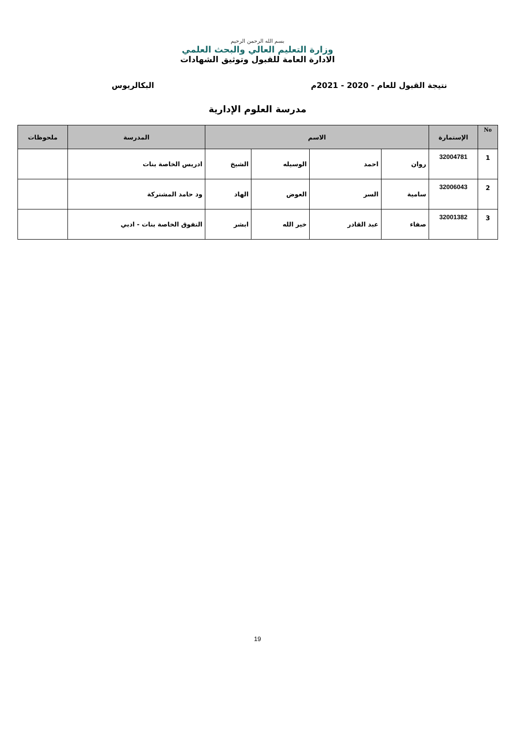بسم الله الرحمن الرحيم
وزارة التعليم العالي والبحث العلمي
الادارة العامة للقبول وتوثيق الشهادات
نتيجة القبول للعام - 2020 - 2021م البكالريوس
مدرسة العلوم الإدارية
| No | الإستمارة | الاسم | | | | المدرسة | ملحوظات |
| --- | --- | --- | --- | --- | --- | --- | --- |
| 1 | 32004781 | روان | احمد | الوسيله | الشيخ | ادريس الخاصة بنات | |
| 2 | 32006043 | سامية | السر | العوض | الهاد | ود حامد المشتركة | |
| 3 | 32001382 | صفاء | عبد القادر | خير الله | ابشر | التفوق الخاصة بنات - ادبي | |
19